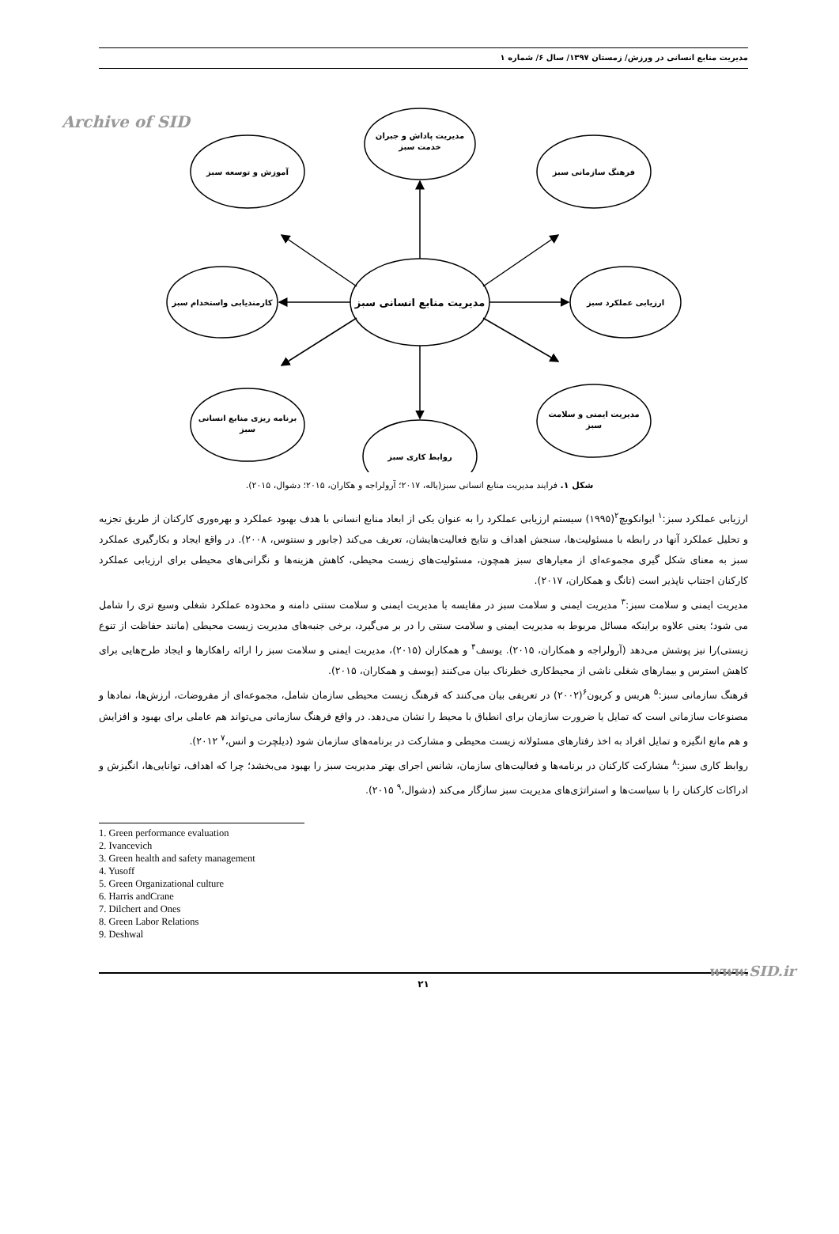مدیریت منابع انسانی در ورزش/ زمستان ۱۳۹۷/ سال ۶/ شماره ۱
Archive of SID
مدیریت منابع انسانی سبز
مدیریت پاداش و جبران
خدمت سبز
آموزش و توسعه سبز
فرهنگ سازمانی سبز
کارمندیابی واستخدام سبز
ارزیابی عملکرد سبز
برنامه ریزی منابع انسانی
سبز
مدیریت ایمنی و سلامت
سبز
روابط کاری سبز
شکل ۱. فرایند مدیریت منابع انسانی سبز(یاله، ۲۰۱۷؛ آرولراجه و هکاران، ۲۰۱۵؛ دشوال، ۲۰۱۵).
ارزیابی عملکرد سبز:<sup>۱</sup> ایوانکویچ<sup>۲</sup>(۱۹۹۵) سیستم ارزیابی عملکرد را به عنوان یکی از ابعاد منابع انسانی با هدف بهبود عملکرد و بهره‌وری کارکنان از طریق تجزیه و تحلیل عملکرد آنها در رابطه با مسئولیت‌ها، سنجش اهداف و نتایج فعالیت‌هایشان، تعریف می‌کند (جابور و سنتوس، ۲۰۰۸). در واقع ایجاد و بکارگیری عملکرد سبز به معنای شکل گیری مجموعه‌ای از معیارهای سبز همچون، مسئولیت‌های زیست محیطی، کاهش هزینه‌ها و نگرانی‌های محیطی برای ارزیابی عملکرد کارکنان اجتناب ناپذیر است (تانگ و همکاران، ۲۰۱۷).
مدیریت ایمنی و سلامت سبز:<sup>۳</sup> مدیریت ایمنی و سلامت سبز در مقایسه با مدیریت ایمنی و سلامت سنتی دامنه و محدوده عملکرد شغلی وسیع تری را شامل می شود؛ یعنی علاوه براینکه مسائل مربوط به مدیریت ایمنی و سلامت سنتی را در بر می‌گیرد، برخی جنبه‌های مدیریت زیست محیطی (مانند حفاظت از تنوع زیستی)را نیز پوشش می‌دهد (آرولراجه و همکاران، ۲۰۱۵). یوسف<sup>۴</sup> و همکاران (۲۰۱۵)، مدیریت ایمنی و سلامت سبز را ارائه راهکارها و ایجاد طرح‌هایی برای کاهش استرس و بیمارهای شغلی ناشی از محیط‌کاری خطرناک بیان می‌کنند (یوسف و همکاران، ۲۰۱۵).
فرهنگ سازمانی سبز:<sup>۵</sup> هریس و کریون<sup>۶</sup>(۲۰۰۲) در تعریفی بیان می‌کنند که فرهنگ زیست محیطی سازمان شامل، مجموعه‌ای از مفروضات، ارزش‌ها، نمادها و مصنوعات سازمانی است که تمایل یا ضرورت سازمان برای انطباق با محیط را نشان می‌دهد. در واقع فرهنگ سازمانی می‌تواند هم عاملی برای بهبود و افزایش و هم مانع انگیزه و تمایل افراد به اخذ رفتارهای مسئولانه زیست محیطی و مشارکت در برنامه‌های سازمان شود (دیلچرت و انس،<sup>۷</sup> ۲۰۱۲).
روابط کاری سبز:<sup>۸</sup> مشارکت کارکنان در برنامه‌ها و فعالیت‌های سازمان، شانس اجرای بهتر مدیریت سبز را بهبود می‌بخشد؛ چرا که اهداف، توانایی‌ها، انگیزش و ادراکات کارکنان را با سیاست‌ها و استراتژی‌های مدیریت سبز سازگار می‌کند (دشوال،<sup>۹</sup> ۲۰۱۵).
1. Green performance evaluation
2. Ivancevich
3. Green health and safety management
4. Yusoff
5. Green Organizational culture
6. Harris andCrane
7. Dilchert and Ones
8. Green Labor Relations
9. Deshwal
۲۱
www.SID.ir